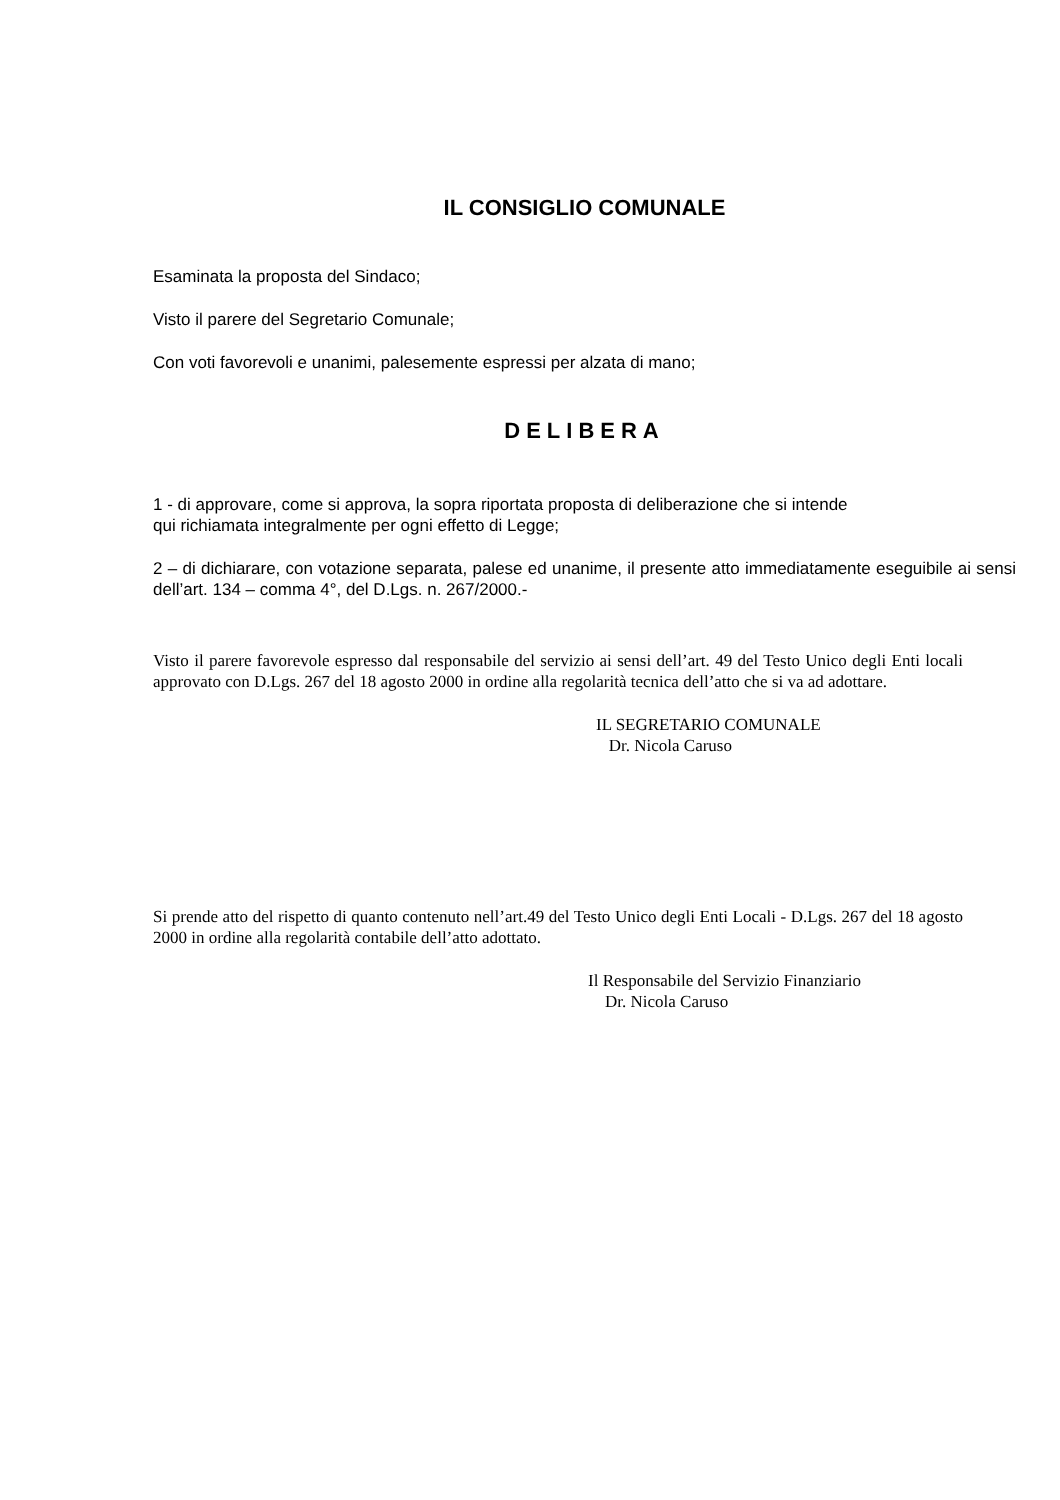IL CONSIGLIO COMUNALE
Esaminata la proposta del Sindaco;
Visto il parere del Segretario Comunale;
Con voti favorevoli e unanimi, palesemente espressi per alzata di mano;
DELIBERA
1 - di approvare, come si approva, la sopra riportata proposta di deliberazione che si intende
qui richiamata integralmente per ogni effetto di Legge;
2 – di dichiarare, con votazione separata, palese ed unanime, il presente atto immediatamente eseguibile ai sensi dell’art. 134 – comma 4°, del D.Lgs. n. 267/2000.-
Visto il parere favorevole espresso dal responsabile del servizio ai sensi dell’art. 49 del Testo Unico degli Enti locali approvato con D.Lgs. 267 del 18 agosto 2000 in ordine alla regolarità tecnica dell’atto che si va ad adottare.
IL SEGRETARIO COMUNALE
Dr. Nicola Caruso
Si prende atto del rispetto di quanto contenuto nell’art.49 del Testo Unico degli Enti Locali - D.Lgs. 267 del 18 agosto 2000 in ordine alla regolarità contabile dell’atto adottato.
Il Responsabile del Servizio Finanziario
Dr. Nicola Caruso